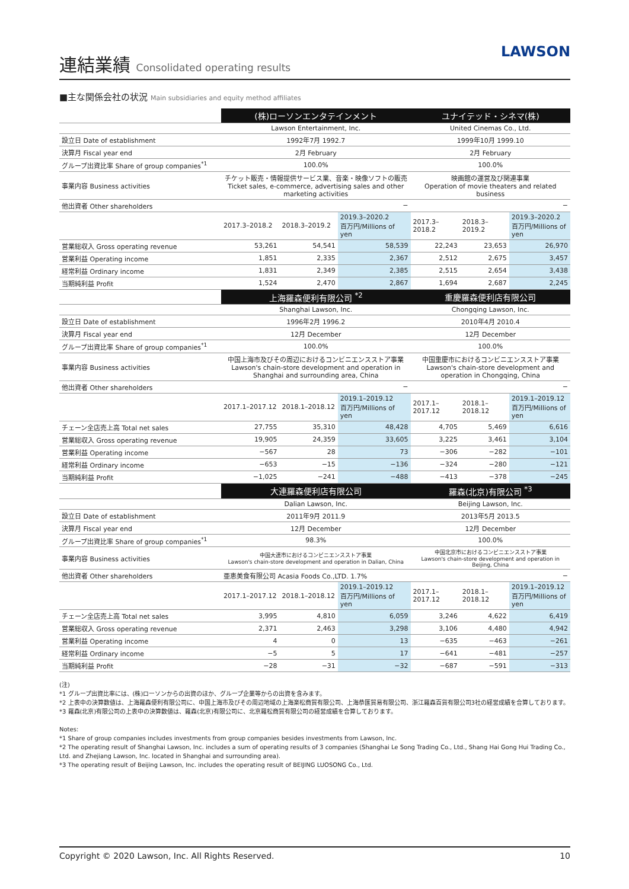連結業績 Consolidated operating results
LAWSON
■主な関係会社の状況 Main subsidiaries and equity method affiliates
| | (株)ローソンエンタテインメント | | | ユナイテッド・シネマ(株) | | |
| | Lawson Entertainment, Inc. | | | United Cinemas Co., Ltd. | | |
| 設立日 Date of establishment | 1992年7月 1992.7 | | | 1999年10月 1999.10 | | |
| 決算月 Fiscal year end | 2月 February | | | 2月 February | | |
| グループ出資比率 Share of group companies<sup>*1</sup> | 100.0% | | | 100.0% | | |
| 事業内容 Business activities | チケット販売・情報提供サービス業、音楽・映像ソフトの販売 Ticket sales, e-commerce, advertising sales and other marketing activities | | | 映画館の運営及び関連事業 Operation of movie theaters and related business | | |
| 他出資者 Other shareholders | − | | | − | | |
| | 2017.3–2018.2 | 2018.3–2019.2 | 2019.3–2020.2 百万円/Millions of yen | 2017.3–2018.2 | 2018.3–2019.2 | 2019.3–2020.2 百万円/Millions of yen |
| 営業総収入 Gross operating revenue | 53,261 | 54,541 | 58,539 | 22,243 | 23,653 | 26,970 |
| 営業利益 Operating income | 1,851 | 2,335 | 2,367 | 2,512 | 2,675 | 3,457 |
| 経常利益 Ordinary income | 1,831 | 2,349 | 2,385 | 2,515 | 2,654 | 3,438 |
| 当期純利益 Profit | 1,524 | 2,470 | 2,867 | 1,694 | 2,687 | 2,245 |
| | 上海羅森便利有限公司 <sup>*2</sup> | | | 重慶羅森便利店有限公司 | | |
| | Shanghai Lawson, Inc. | | | Chongqing Lawson, Inc. | | |
| 設立日 Date of establishment | 1996年2月 1996.2 | | | 2010年4月 2010.4 | | |
| 決算月 Fiscal year end | 12月 December | | | 12月 December | | |
| グループ出資比率 Share of group companies<sup>*1</sup> | 100.0% | | | 100.0% | | |
| 事業内容 Business activities | 中国上海市及びその周辺におけるコンビニエンスストア事業 Lawson's chain-store development and operation in Shanghai and surrounding area, China | | | 中国重慶市におけるコンビニエンスストア事業 Lawson's chain-store development and operation in Chongqing, China | | |
| 他出資者 Other shareholders | − | | | − | | |
| | 2017.1–2017.12 | 2018.1–2018.12 | 2019.1–2019.12 百万円/Millions of yen | 2017.1–2017.12 | 2018.1–2018.12 | 2019.1–2019.12 百万円/Millions of yen |
| チェーン全店売上高 Total net sales | 27,755 | 35,310 | 48,428 | 4,705 | 5,469 | 6,616 |
| 営業総収入 Gross operating revenue | 19,905 | 24,359 | 33,605 | 3,225 | 3,461 | 3,104 |
| 営業利益 Operating income | −567 | 28 | 73 | −306 | −282 | −101 |
| 経常利益 Ordinary income | −653 | −15 | −136 | −324 | −280 | −121 |
| 当期純利益 Profit | −1,025 | −241 | −488 | −413 | −378 | −245 |
| | 大連羅森便利店有限公司 | | | 羅森(北京)有限公司 <sup>*3</sup> | | |
| | Dalian Lawson, Inc. | | | Beijing Lawson, Inc. | | |
| 設立日 Date of establishment | 2011年9月 2011.9 | | | 2013年5月 2013.5 | | |
| 決算月 Fiscal year end | 12月 December | | | 12月 December | | |
| グループ出資比率 Share of group companies<sup>*1</sup> | 98.3% | | | 100.0% | | |
| 事業内容 Business activities | 中国大連市におけるコンビニエンスストア事業 Lawson's chain-store development and operation in Dalian, China | | | 中国北京市におけるコンビニエンスストア事業 Lawson's chain-store development and operation in Beijing, China | | |
| 他出資者 Other shareholders | 亜恵美食有限公司 Acasia Foods Co.,LTD. 1.7% | | | − | | |
| | 2017.1–2017.12 | 2018.1–2018.12 | 2019.1–2019.12 百万円/Millions of yen | 2017.1–2017.12 | 2018.1–2018.12 | 2019.1–2019.12 百万円/Millions of yen |
| チェーン全店売上高 Total net sales | 3,995 | 4,810 | 6,059 | 3,246 | 4,622 | 6,419 |
| 営業総収入 Gross operating revenue | 2,371 | 2,463 | 3,298 | 3,106 | 4,480 | 4,942 |
| 営業利益 Operating income | 4 | 0 | 13 | −635 | −463 | −261 |
| 経常利益 Ordinary income | −5 | 5 | 17 | −641 | −481 | −257 |
| 当期純利益 Profit | −28 | −31 | −32 | −687 | −591 | −313 |
(注)
*1 グループ出資比率には、(株)ローソンからの出資のほか、グループ企業等からの出資を含みます。
*2 上表中の決算数値は、上海羅森便利有限公司に、中国上海市及びその周辺地域の上海楽松商貿有限公司、上海恭匯貿易有限公司、浙江羅森百貨有限公司3社の経営成績を合算しております。
*3 羅森(北京)有限公司の上表中の決算数値は、羅森(北京)有限公司に、北京羅松商貿有限公司の経営成績を合算しております。
Notes:
*1 Share of group companies includes investments from group companies besides investments from Lawson, Inc.
*2 The operating result of Shanghai Lawson, Inc. includes a sum of operating results of 3 companies (Shanghai Le Song Trading Co., Ltd., Shang Hai Gong Hui Trading Co., Ltd. and Zhejiang Lawson, Inc. located in Shanghai and surrounding area).
*3 The operating result of Beijing Lawson, Inc. includes the operating result of BEIJING LUOSONG Co., Ltd.
Copyright © 2020 Lawson, Inc. All Rights Reserved. 10